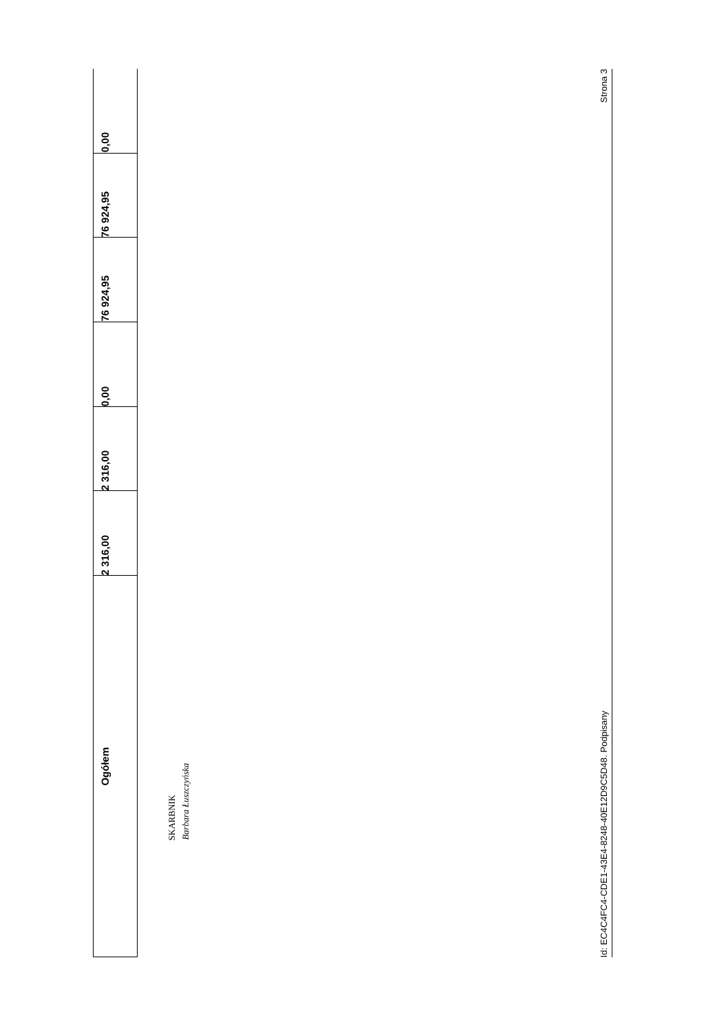| Ogółem | 2 316,00 | 2 316,00 | 0,00 | 76 924,95 | 76 924,95 | 0,00 |
SKARBNIK
Barbara Łuszczyńska
Id: EC4C4FC4-CDE1-43E4-8248-40E12D9C5D48. Podpisany Strona 3